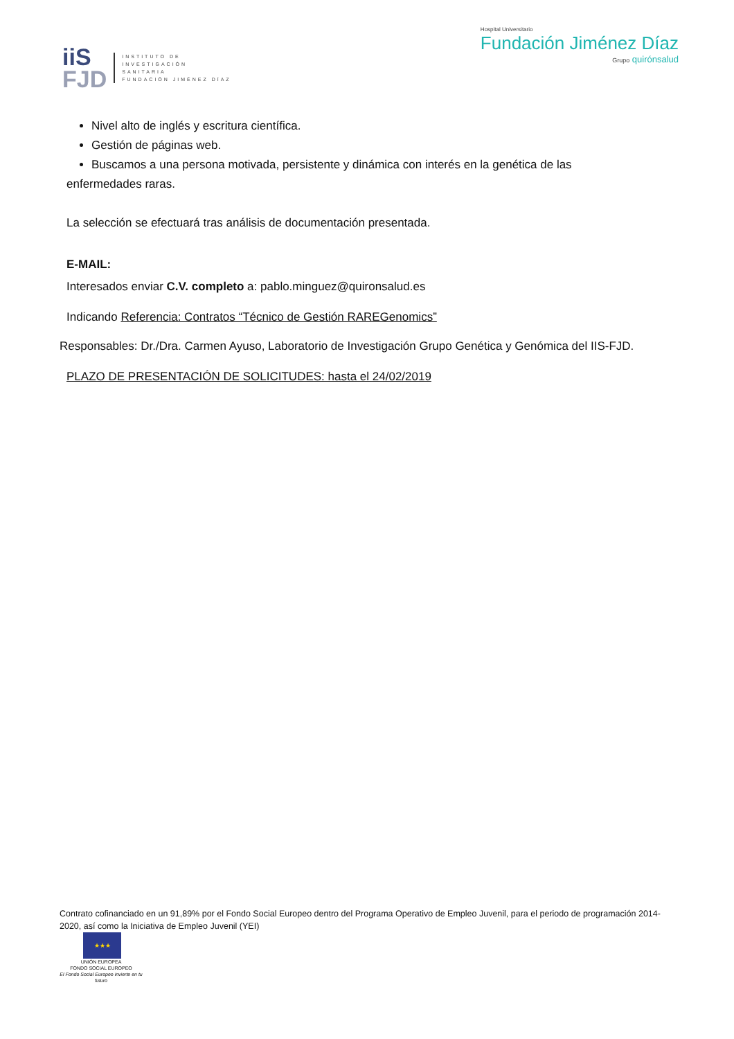iiS
FJD
INSTITUTO DE
INVESTIGACIÓN
SANITARIA
FUNDACIÓN JIMÉNEZ DÍAZ
Hospital Universitario
Fundación Jiménez Díaz
Grupo quirónsalud
Nivel alto de inglés y escritura científica.
Gestión de páginas web.
Buscamos a una persona motivada, persistente y dinámica con interés en la genética de las
enfermedades raras.
La selección se efectuará tras análisis de documentación presentada.
E-MAIL:
Interesados enviar C.V. completo a: pablo.minguez@quironsalud.es
Indicando Referencia: Contratos “Técnico de Gestión RAREGenomics”
Responsables: Dr./Dra. Carmen Ayuso, Laboratorio de Investigación Grupo Genética y Genómica del IIS-FJD.
PLAZO DE PRESENTACIÓN DE SOLICITUDES: hasta el 24/02/2019
Contrato cofinanciado en un 91,89% por el Fondo Social Europeo dentro del Programa Operativo de Empleo Juvenil, para el periodo de programación 2014-2020, así como la Iniciativa de Empleo Juvenil (YEI)
★★★
UNIÓN EUROPEA
FONDO SOCIAL EUROPEO
El Fondo Social Europeo invierte en tu futuro